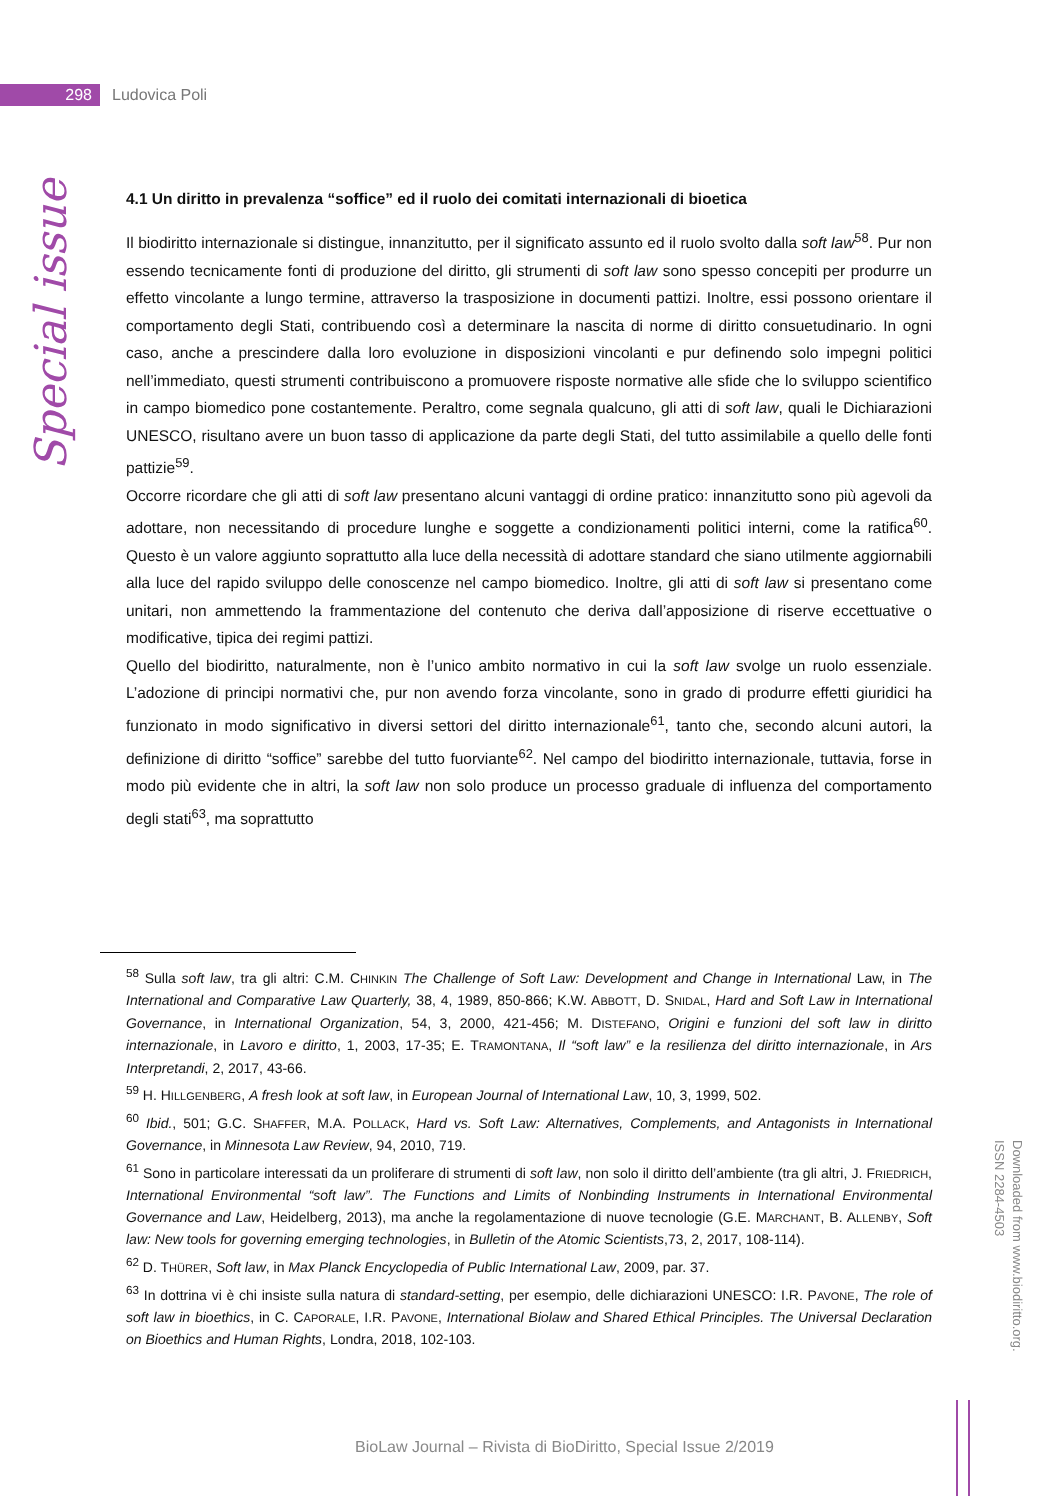298
Ludovica Poli
Special issue
4.1 Un diritto in prevalenza “soffice” ed il ruolo dei comitati internazionali di bioetica
Il biodiritto internazionale si distingue, innanzitutto, per il significato assunto ed il ruolo svolto dalla soft law<sup>58</sup>. Pur non essendo tecnicamente fonti di produzione del diritto, gli strumenti di soft law sono spesso concepiti per produrre un effetto vincolante a lungo termine, attraverso la trasposizione in documenti pattizi. Inoltre, essi possono orientare il comportamento degli Stati, contribuendo così a determinare la nascita di norme di diritto consuetudinario. In ogni caso, anche a prescindere dalla loro evoluzione in disposizioni vincolanti e pur definendo solo impegni politici nell’immediato, questi strumenti contribuiscono a promuovere risposte normative alle sfide che lo sviluppo scientifico in campo biomedico pone costantemente. Peraltro, come segnala qualcuno, gli atti di soft law, quali le Dichiarazioni UNESCO, risultano avere un buon tasso di applicazione da parte degli Stati, del tutto assimilabile a quello delle fonti pattizie<sup>59</sup>.
Occorre ricordare che gli atti di soft law presentano alcuni vantaggi di ordine pratico: innanzitutto sono più agevoli da adottare, non necessitando di procedure lunghe e soggette a condizionamenti politici interni, come la ratifica<sup>60</sup>. Questo è un valore aggiunto soprattutto alla luce della necessità di adottare standard che siano utilmente aggiornabili alla luce del rapido sviluppo delle conoscenze nel campo biomedico. Inoltre, gli atti di soft law si presentano come unitari, non ammettendo la frammentazione del contenuto che deriva dall’apposizione di riserve eccettuative o modificative, tipica dei regimi pattizi.
Quello del biodiritto, naturalmente, non è l’unico ambito normativo in cui la soft law svolge un ruolo essenziale. L’adozione di principi normativi che, pur non avendo forza vincolante, sono in grado di produrre effetti giuridici ha funzionato in modo significativo in diversi settori del diritto internazionale<sup>61</sup>, tanto che, secondo alcuni autori, la definizione di diritto “soffice” sarebbe del tutto fuorviante<sup>62</sup>. Nel campo del biodiritto internazionale, tuttavia, forse in modo più evidente che in altri, la soft law non solo produce un processo graduale di influenza del comportamento degli stati<sup>63</sup>, ma soprattutto
<sup>58</sup> Sulla soft law, tra gli altri: C.M. CHINKIN The Challenge of Soft Law: Development and Change in International Law, in The International and Comparative Law Quarterly, 38, 4, 1989, 850-866; K.W. ABBOTT, D. SNIDAL, Hard and Soft Law in International Governance, in International Organization, 54, 3, 2000, 421-456; M. DISTEFANO, Origini e funzioni del soft law in diritto internazionale, in Lavoro e diritto, 1, 2003, 17-35; E. TRAMONTANA, Il “soft law” e la resilienza del diritto internazionale, in Ars Interpretandi, 2, 2017, 43-66.
<sup>59</sup> H. HILLGENBERG, A fresh look at soft law, in European Journal of International Law, 10, 3, 1999, 502.
<sup>60</sup> Ibid., 501; G.C. SHAFFER, M.A. POLLACK, Hard vs. Soft Law: Alternatives, Complements, and Antagonists in International Governance, in Minnesota Law Review, 94, 2010, 719.
<sup>61</sup> Sono in particolare interessati da un proliferare di strumenti di soft law, non solo il diritto dell’ambiente (tra gli altri, J. FRIEDRICH, International Environmental “soft law”. The Functions and Limits of Nonbinding Instruments in International Environmental Governance and Law, Heidelberg, 2013), ma anche la regolamentazione di nuove tecnologie (G.E. MARCHANT, B. ALLENBY, Soft law: New tools for governing emerging technologies, in Bulletin of the Atomic Scientists,73, 2, 2017, 108-114).
<sup>62</sup> D. THÜRER, Soft law, in Max Planck Encyclopedia of Public International Law, 2009, par. 37.
<sup>63</sup> In dottrina vi è chi insiste sulla natura di standard-setting, per esempio, delle dichiarazioni UNESCO: I.R. PAVONE, The role of soft law in bioethics, in C. CAPORALE, I.R. PAVONE, International Biolaw and Shared Ethical Principles. The Universal Declaration on Bioethics and Human Rights, Londra, 2018, 102-103.
BioLaw Journal – Rivista di BioDiritto, Special Issue 2/2019
Downloaded from www.biodiritto.org.
ISSN 2284-4503